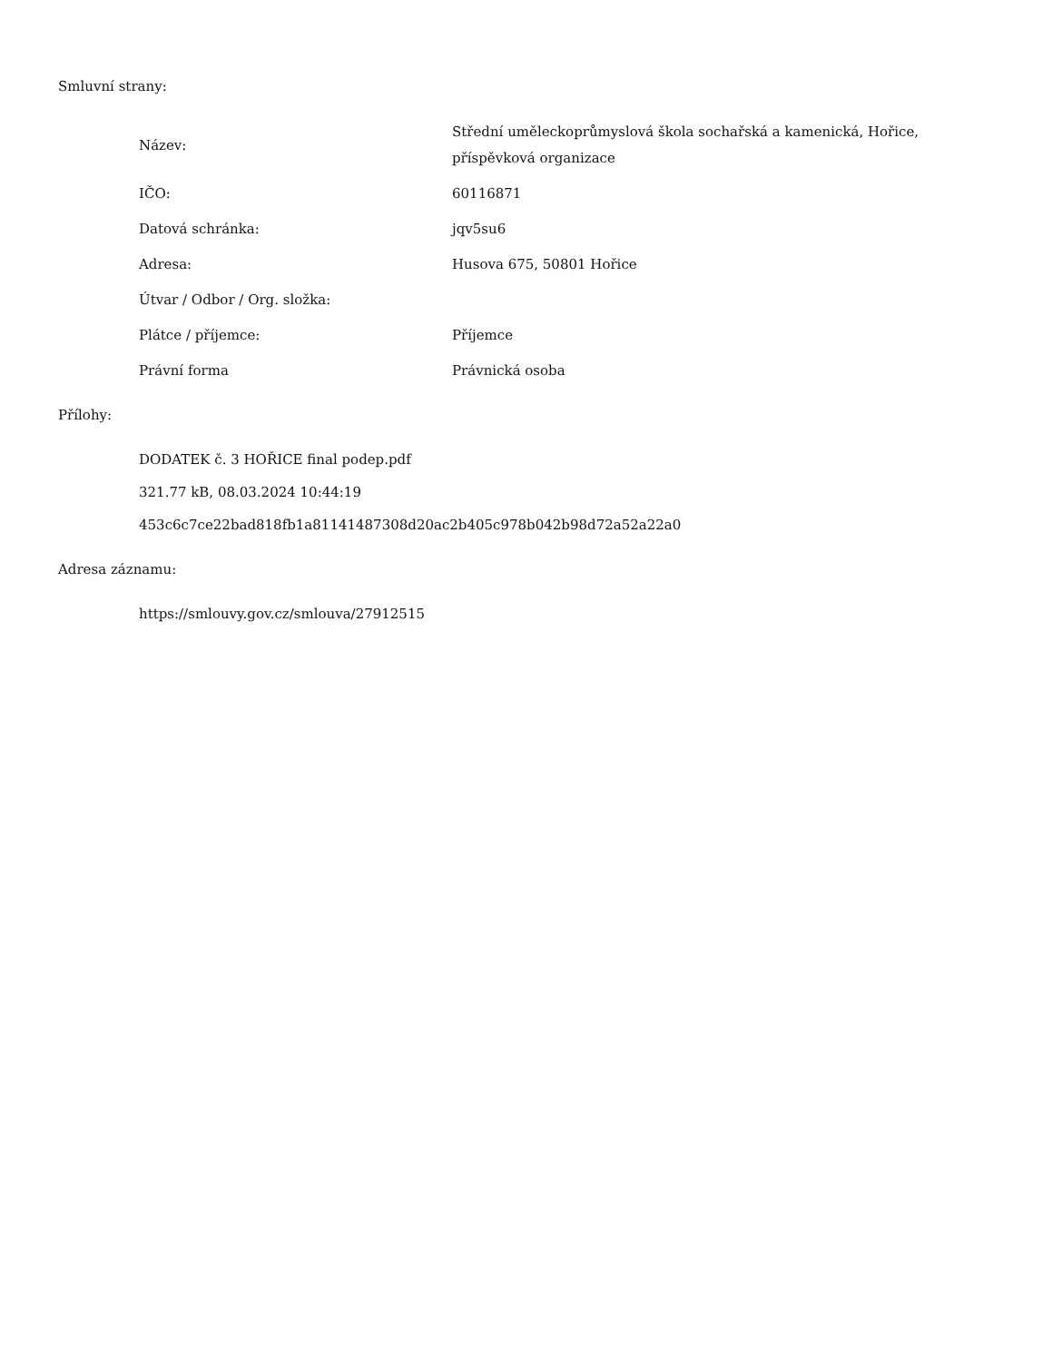Smluvní strany:
| Název: | Střední uměleckoprůmyslová škola sochařská a kamenická, Hořice, příspěvková organizace |
| IČO: | 60116871 |
| Datová schránka: | jqv5su6 |
| Adresa: | Husova 675, 50801 Hořice |
| Útvar / Odbor / Org. složka: | |
| Plátce / příjemce: | Příjemce |
| Právní forma | Právnická osoba |
Přílohy:
DODATEK č. 3 HOŘICE final podep.pdf
321.77 kB, 08.03.2024 10:44:19
453c6c7ce22bad818fb1a81141487308d20ac2b405c978b042b98d72a52a22a0
Adresa záznamu:
https://smlouvy.gov.cz/smlouva/27912515